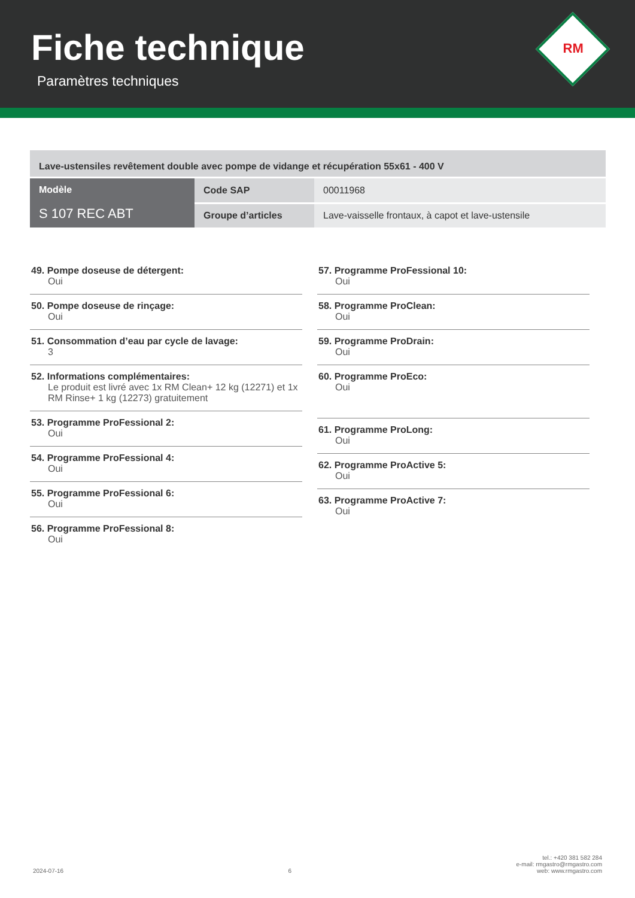Fiche technique
Paramètres techniques
RM
| Lave-ustensiles revêtement double avec pompe de vidange et récupération 55x61 - 400 V | | |
| Modèle S 107 REC ABT | Code SAP | 00011968 |
| | Groupe d’articles | Lave-vaisselle frontaux, à capot et lave-ustensile |
49. Pompe doseuse de détergent:
Oui
50. Pompe doseuse de rinçage:
Oui
51. Consommation d’eau par cycle de lavage:
3
52. Informations complémentaires:
Le produit est livré avec 1x RM Clean+ 12 kg (12271) et 1x RM Rinse+ 1 kg (12273) gratuitement
53. Programme ProFessional 2:
Oui
54. Programme ProFessional 4:
Oui
55. Programme ProFessional 6:
Oui
56. Programme ProFessional 8:
Oui
57. Programme ProFessional 10:
Oui
58. Programme ProClean:
Oui
59. Programme ProDrain:
Oui
60. Programme ProEco:
Oui
61. Programme ProLong:
Oui
62. Programme ProActive 5:
Oui
63. Programme ProActive 7:
Oui
2024-07-16 6 tel.: +420 381 582 284
e-mail: rmgastro@rmgastro.com
web: www.rmgastro.com